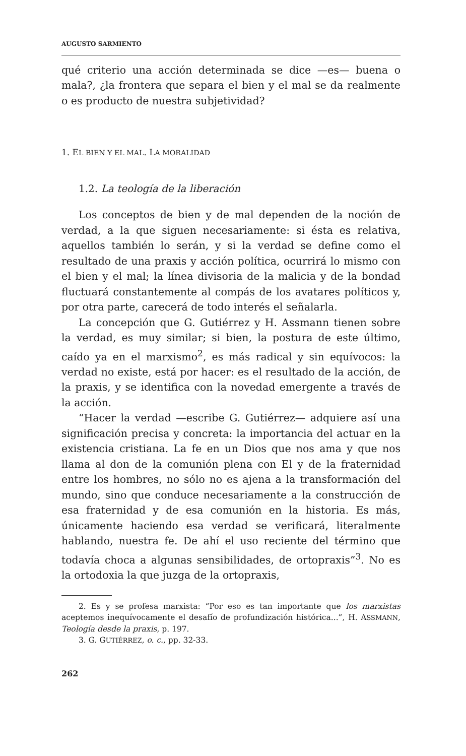AUGUSTO SARMIENTO
qué criterio una acción determinada se dice —es— buena o mala?, ¿la frontera que separa el bien y el mal se da realmente o es producto de nuestra subjetividad?
1. EL BIEN Y EL MAL. LA MORALIDAD
1.2. La teología de la liberación
Los conceptos de bien y de mal dependen de la noción de verdad, a la que siguen necesariamente: si ésta es relativa, aquellos también lo serán, y si la verdad se define como el resultado de una praxis y acción política, ocurrirá lo mismo con el bien y el mal; la línea divisoria de la malicia y de la bondad fluctuará constantemente al compás de los avatares políticos y, por otra parte, carecerá de todo interés el señalarla.
La concepción que G. Gutiérrez y H. Assmann tienen sobre la verdad, es muy similar; si bien, la postura de este último, caído ya en el marxismo<sup>2</sup>, es más radical y sin equívocos: la verdad no existe, está por hacer: es el resultado de la acción, de la praxis, y se identifica con la novedad emergente a través de la acción.
“Hacer la verdad —escribe G. Gutiérrez— adquiere así una significación precisa y concreta: la importancia del actuar en la existencia cristiana. La fe en un Dios que nos ama y que nos llama al don de la comunión plena con El y de la fraternidad entre los hombres, no sólo no es ajena a la transformación del mundo, sino que conduce necesariamente a la construcción de esa fraternidad y de esa comunión en la historia. Es más, únicamente haciendo esa verdad se verificará, literalmente hablando, nuestra fe. De ahí el uso reciente del término que todavía choca a algunas sensibilidades, de ortopraxis”<sup>3</sup>. No es la ortodoxia la que juzga de la ortopraxis,
2. Es y se profesa marxista: “Por eso es tan importante que los marxistas aceptemos inequívocamente el desafío de profundización histórica...”, H. ASSMANN, Teología desde la praxis, p. 197.
3. G. GUTIÉRREZ, o. c., pp. 32-33.
262